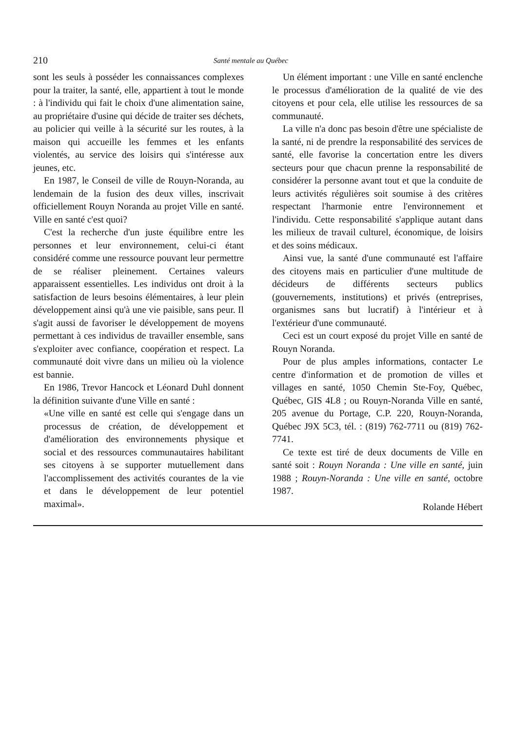210 Santé mentale au Québec
sont les seuls à posséder les connaissances complexes pour la traiter, la santé, elle, appartient à tout le monde : à l'individu qui fait le choix d'une alimentation saine, au propriétaire d'usine qui décide de traiter ses déchets, au policier qui veille à la sécurité sur les routes, à la maison qui accueille les femmes et les enfants violentés, au service des loisirs qui s'intéresse aux jeunes, etc.
En 1987, le Conseil de ville de Rouyn-Noranda, au lendemain de la fusion des deux villes, inscrivait officiellement Rouyn Noranda au projet Ville en santé. Ville en santé c'est quoi?
C'est la recherche d'un juste équilibre entre les personnes et leur environnement, celui-ci étant considéré comme une ressource pouvant leur permettre de se réaliser pleinement. Certaines valeurs apparaissent essentielles. Les individus ont droit à la satisfaction de leurs besoins élémentaires, à leur plein développement ainsi qu'à une vie paisible, sans peur. Il s'agit aussi de favoriser le développement de moyens permettant à ces individus de travailler ensemble, sans s'exploiter avec confiance, coopération et respect. La communauté doit vivre dans un milieu où la violence est bannie.
En 1986, Trevor Hancock et Léonard Duhl donnent la définition suivante d'une Ville en santé :
«Une ville en santé est celle qui s'engage dans un processus de création, de développement et d'amélioration des environnements physique et social et des ressources communautaires habilitant ses citoyens à se supporter mutuellement dans l'accomplissement des activités courantes de la vie et dans le développement de leur potentiel maximal».
Un élément important : une Ville en santé enclenche le processus d'amélioration de la qualité de vie des citoyens et pour cela, elle utilise les ressources de sa communauté.
La ville n'a donc pas besoin d'être une spécialiste de la santé, ni de prendre la responsabilité des services de santé, elle favorise la concertation entre les divers secteurs pour que chacun prenne la responsabilité de considérer la personne avant tout et que la conduite de leurs activités régulières soit soumise à des critères respectant l'harmonie entre l'environnement et l'individu. Cette responsabilité s'applique autant dans les milieux de travail culturel, économique, de loisirs et des soins médicaux.
Ainsi vue, la santé d'une communauté est l'affaire des citoyens mais en particulier d'une multitude de décideurs de différents secteurs publics (gouvernements, institutions) et privés (entreprises, organismes sans but lucratif) à l'intérieur et à l'extérieur d'une communauté.
Ceci est un court exposé du projet Ville en santé de Rouyn Noranda.
Pour de plus amples informations, contacter Le centre d'information et de promotion de villes et villages en santé, 1050 Chemin Ste-Foy, Québec, Québec, GIS 4L8 ; ou Rouyn-Noranda Ville en santé, 205 avenue du Portage, C.P. 220, Rouyn-Noranda, Québec J9X 5C3, tél. : (819) 762-7711 ou (819) 762-7741.
Ce texte est tiré de deux documents de Ville en santé soit : Rouyn Noranda : Une ville en santé, juin 1988 ; Rouyn-Noranda : Une ville en santé, octobre 1987.
Rolande Hébert